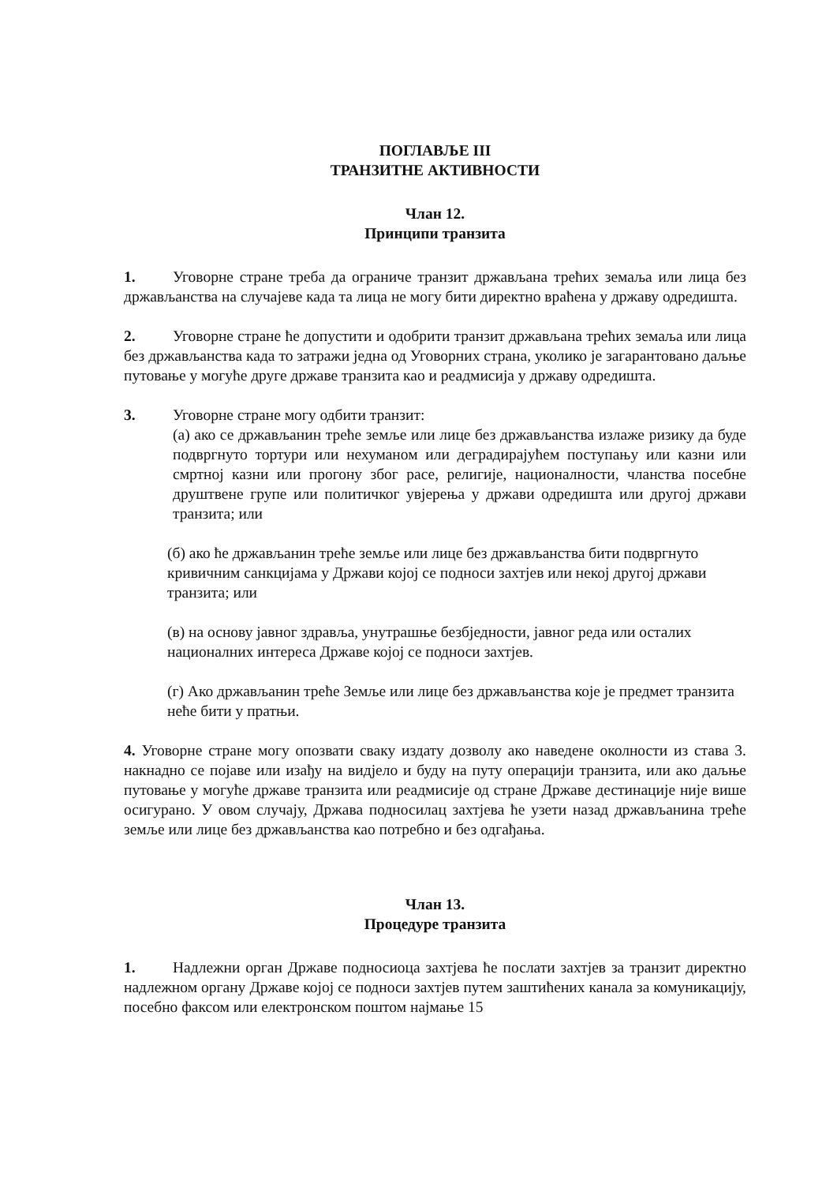ПОГЛАВЉЕ III
ТРАНЗИТНЕ АКТИВНОСТИ
Члан 12.
Принципи транзита
1. Уговорне стране треба да ограниче транзит држављана трећих земаља или лица без држављанства на случајеве када та лица не могу бити директно враћена у државу одредишта.
2. Уговорне стране ће допустити и одобрити транзит држављана трећих земаља или лица без држављанства када то затражи једна од Уговорних страна, уколико је загарантовано даљње путовање у могуће друге државе транзита као и реадмисија у државу одредишта.
3. Уговорне стране могу одбити транзит:
(а) ако се држављанин треће земље или лице без држављанства излаже ризику да буде подвргнуто тортури или нехуманом или деградирајућем поступању или казни или смртној казни или прогону због расе, религије, националности, чланства посебне друштвене групе или политичког увјерења у држави одредишта или другој држави транзита; или
(б) ако ће држављанин треће земље или лице без држављанства бити подвргнуто кривичним санкцијама у Држави којој се подноси захтјев или некој другој држави транзита; или
(в) на основу јавног здравља, унутрашње безбједности, јавног реда или осталих националних интереса Државе којој се подноси захтјев.
(г) Ако држављанин треће Земље или лице без држављанства које је предмет транзита неће бити у пратњи.
4. Уговорне стране могу опозвати сваку издату дозволу ако наведене околности из става 3. накнадно се појаве или изађу на видјело и буду на путу операцији транзита, или ако даљње путовање у могуће државе транзита или реадмисије од стране Државе дестинације није више осигурано. У овом случају, Држава подносилац захтјева ће узети назад држављанина треће земље или лице без држављанства као потребно и без одгађања.
Члан 13.
Процедуре транзита
1. Надлежни орган Државе подносиоца захтјева ће послати захтјев за транзит директно надлежном органу Државе којој се подноси захтјев путем заштићених канала за комуникацију, посебно факсом или електронском поштом најмање 15